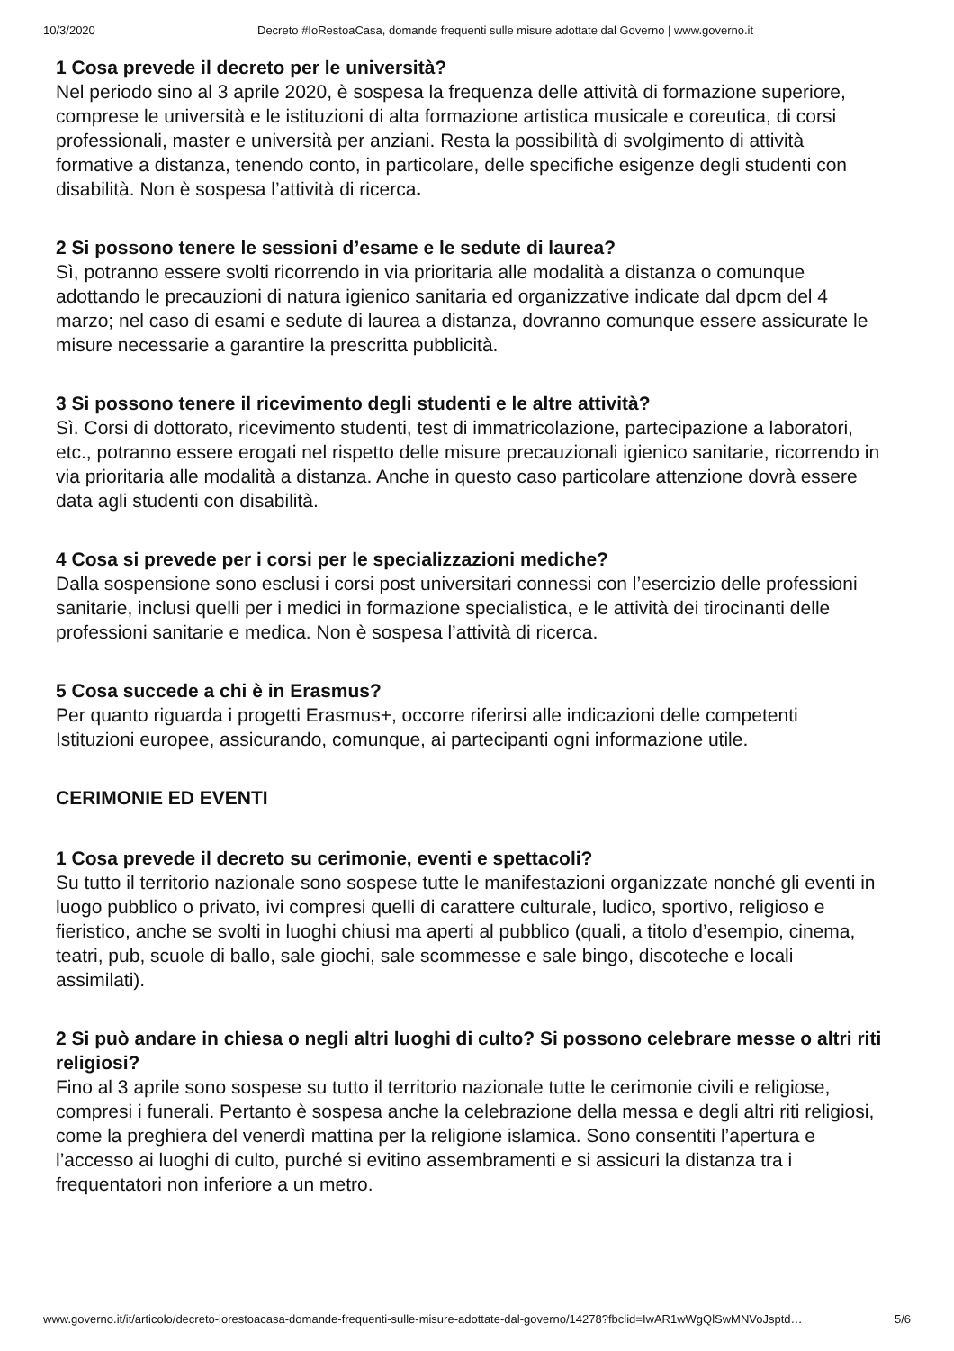10/3/2020 Decreto #IoRestoaCasa, domande frequenti sulle misure adottate dal Governo | www.governo.it
1 Cosa prevede il decreto per le università?
Nel periodo sino al 3 aprile 2020, è sospesa la frequenza delle attività di formazione superiore, comprese le università e le istituzioni di alta formazione artistica musicale e coreutica, di corsi professionali, master e università per anziani. Resta la possibilità di svolgimento di attività formative a distanza, tenendo conto, in particolare, delle specifiche esigenze degli studenti con disabilità. Non è sospesa l’attività di ricerca.
2 Si possono tenere le sessioni d’esame e le sedute di laurea?
Sì, potranno essere svolti ricorrendo in via prioritaria alle modalità a distanza o comunque adottando le precauzioni di natura igienico sanitaria ed organizzative indicate dal dpcm del 4 marzo; nel caso di esami e sedute di laurea a distanza, dovranno comunque essere assicurate le misure necessarie a garantire la prescritta pubblicità.
3 Si possono tenere il ricevimento degli studenti e le altre attività?
Sì. Corsi di dottorato, ricevimento studenti, test di immatricolazione, partecipazione a laboratori, etc., potranno essere erogati nel rispetto delle misure precauzionali igienico sanitarie, ricorrendo in via prioritaria alle modalità a distanza. Anche in questo caso particolare attenzione dovrà essere data agli studenti con disabilità.
4 Cosa si prevede per i corsi per le specializzazioni mediche?
Dalla sospensione sono esclusi i corsi post universitari connessi con l’esercizio delle professioni sanitarie, inclusi quelli per i medici in formazione specialistica, e le attività dei tirocinanti delle professioni sanitarie e medica. Non è sospesa l’attività di ricerca.
5 Cosa succede a chi è in Erasmus?
Per quanto riguarda i progetti Erasmus+, occorre riferirsi alle indicazioni delle competenti Istituzioni europee, assicurando, comunque, ai partecipanti ogni informazione utile.
CERIMONIE ED EVENTI
1 Cosa prevede il decreto su cerimonie, eventi e spettacoli?
Su tutto il territorio nazionale sono sospese tutte le manifestazioni organizzate nonché gli eventi in luogo pubblico o privato, ivi compresi quelli di carattere culturale, ludico, sportivo, religioso e fieristico, anche se svolti in luoghi chiusi ma aperti al pubblico (quali, a titolo d’esempio, cinema, teatri, pub, scuole di ballo, sale giochi, sale scommesse e sale bingo, discoteche e locali assimilati).
2 Si può andare in chiesa o negli altri luoghi di culto? Si possono celebrare messe o altri riti religiosi?
Fino al 3 aprile sono sospese su tutto il territorio nazionale tutte le cerimonie civili e religiose, compresi i funerali. Pertanto è sospesa anche la celebrazione della messa e degli altri riti religiosi, come la preghiera del venerdì mattina per la religione islamica. Sono consentiti l’apertura e l’accesso ai luoghi di culto, purché si evitino assembramenti e si assicuri la distanza tra i frequentatori non inferiore a un metro.
www.governo.it/it/articolo/decreto-iorestoacasa-domande-frequenti-sulle-misure-adottate-dal-governo/14278?fbclid=IwAR1wWgQlSwMNVoJsptd… 5/6